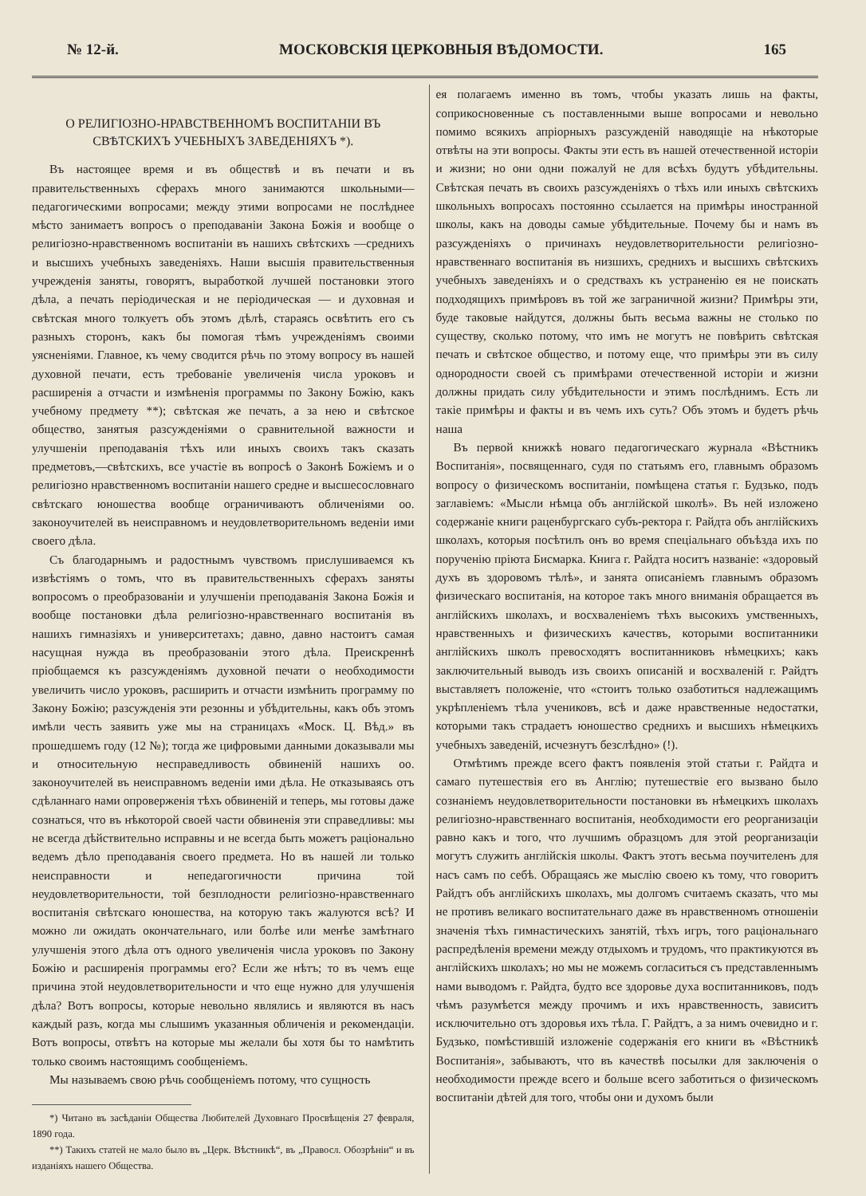№ 12-й. МОСКОВСКІЯ ЦЕРКОВНЫЯ ВѢДОМОСТИ. 165
О РЕЛИГІОЗНО-НРАВСТВЕННОМЪ ВОСПИТАНІИ ВЪ СВѢТСКИХЪ УЧЕБНЫХЪ ЗАВЕДЕНІЯХЪ *).
Въ настоящее время и въ обществѣ и въ печати и въ правительственныхъ сферахъ много занимаются школьными—педагогическими вопросами; между этими вопросами не послѣднее мѣсто занимаетъ вопросъ о преподаваніи Закона Божія и вообще о религіозно-нравственномъ воспитаніи въ нашихъ свѣтскихъ —среднихъ и высшихъ учебныхъ заведеніяхъ. Наши высшія правительственныя учрежденія заняты, говорятъ, выработкой лучшей постановки этого дѣла, а печать періодическая и не періодическая — и духовная и свѣтская много толкуетъ объ этомъ дѣлѣ, стараясь освѣтить его съ разныхъ сторонъ, какъ бы помогая тѣмъ учрежденіямъ своими уясненіями. Главное, къ чему сводится рѣчь по этому вопросу въ нашей духовной печати, есть требованіе увеличенія числа уроковъ и расширенія а отчасти и измѣненія программы по Закону Божію, какъ учебному предмету **); свѣтская же печать, а за нею и свѣтское общество, занятыя разсужденіями о сравнительной важности и улучшеніи преподаванія тѣхъ или иныхъ своихъ такъ сказать предметовъ,—свѣтскихъ, все участіе въ вопросѣ о Законѣ Божіемъ и о религіозно нравственномъ воспитаніи нашего средне и высшесословнаго свѣтскаго юношества вообще ограничиваютъ обличеніями оо. законоучителей въ неисправномъ и неудовлетворительномъ веденіи ими своего дѣла.
Съ благодарнымъ и радостнымъ чувствомъ прислушиваемся къ извѣстіямъ о томъ, что въ правительственныхъ сферахъ заняты вопросомъ о преобразованіи и улучшеніи преподаванія Закона Божія и вообще постановки дѣла религіозно-нравственнаго воспитанія въ нашихъ гимназіяхъ и университетахъ; давно, давно настоитъ самая насущная нужда въ преобразованіи этого дѣла. Преискреннѣ пріобщаемся къ разсужденіямъ духовной печати о необходимости увеличить число уроковъ, расширить и отчасти измѣнить программу по Закону Божію; разсужденія эти резонны и убѣдительны, какъ объ этомъ имѣли честь заявить уже мы на страницахъ «Моск. Ц. Вѣд.» въ прошедшемъ году (12 №); тогда же цифровыми данными доказывали мы и относительную несправедливость обвиненій нашихъ оо. законоучителей въ неисправномъ веденіи ими дѣла. Не отказываясь отъ сдѣланнаго нами опроверженія тѣхъ обвиненій и теперь, мы готовы даже сознаться, что въ нѣкоторой своей части обвиненія эти справедливы: мы не всегда дѣйствительно исправны и не всегда быть можетъ раціонально ведемъ дѣло преподаванія своего предмета. Но въ нашей ли только неисправности и непедагогичности причина той неудовлетворительности, той безплодности религіозно-нравственнаго воспитанія свѣтскаго юношества, на которую такъ жалуются всѣ? И можно ли ожидать окончательнаго, или болѣе или менѣе замѣтнаго улучшенія этого дѣла отъ одного увеличенія числа уроковъ по Закону Божію и расширенія программы его? Если же нѣтъ; то въ чемъ еще причина этой неудовлетворительности и что еще нужно для улучшенія дѣла? Вотъ вопросы, которые невольно являлись и являются въ насъ каждый разъ, когда мы слышимъ указанныя обличенія и рекомендаціи. Вотъ вопросы, отвѣтъ на которые мы желали бы хотя бы то намѣтить только своимъ настоящимъ сообщеніемъ.
Мы называемъ свою рѣчь сообщеніемъ потому, что сущность
*) Читано въ засѣданіи Общества Любителей Духовнаго Просвѣщенія 27 февраля, 1890 года.
**) Такихъ статей не мало было въ „Церк. Вѣстникѣ“, въ „Правосл. Обозрѣніи“ и въ изданіяхъ нашего Общества.
ея полагаемъ именно въ томъ, чтобы указать лишь на факты, соприкосновенные съ поставленными выше вопросами и невольно помимо всякихъ апріорныхъ разсужденій наводящіе на нѣкоторые отвѣты на эти вопросы. Факты эти есть въ нашей отечественной исторіи и жизни; но они одни пожалуй не для всѣхъ будутъ убѣдительны. Свѣтская печать въ своихъ разсужденіяхъ о тѣхъ или иныхъ свѣтскихъ школьныхъ вопросахъ постоянно ссылается на примѣры иностранной школы, какъ на доводы самые убѣдительные. Почему бы и намъ въ разсужденіяхъ о причинахъ неудовлетворительности религіозно-нравственнаго воспитанія въ низшихъ, среднихъ и высшихъ свѣтскихъ учебныхъ заведеніяхъ и о средствахъ къ устраненію ея не поискать подходящихъ примѣровъ въ той же заграничной жизни? Примѣры эти, буде таковые найдутся, должны быть весьма важны не столько по существу, сколько потому, что имъ не могутъ не повѣрить свѣтская печать и свѣтское общество, и потому еще, что примѣры эти въ силу однородности своей съ примѣрами отечественной исторіи и жизни должны придать силу убѣдительности и этимъ послѣднимъ. Есть ли такіе примѣры и факты и въ чемъ ихъ суть? Объ этомъ и будетъ рѣчь наша
Въ первой книжкѣ новаго педагогическаго журнала «Вѣстникъ Воспитанія», посвященнаго, судя по статьямъ его, главнымъ образомъ вопросу о физическомъ воспитаніи, помѣщена статья г. Будзько, подъ заглавіемъ: «Мысли нѣмца объ англійской школѣ». Въ ней изложено содержаніе книги раценбургскаго субъ-ректора г. Райдта объ англійскихъ школахъ, которыя посѣтилъ онъ во время спеціальнаго объѣзда ихъ по порученію пріюта Бисмарка. Книга г. Райдта носитъ названіе: «здоровый духъ въ здоровомъ тѣлѣ», и занята описаніемъ главнымъ образомъ физическаго воспитанія, на которое такъ много вниманія обращается въ англійскихъ школахъ, и восхваленіемъ тѣхъ высокихъ умственныхъ, нравственныхъ и физическихъ качествъ, которыми воспитанники англійскихъ школъ превосходятъ воспитанниковъ нѣмецкихъ; какъ заключительный выводъ изъ своихъ описаній и восхваленій г. Райдтъ выставляетъ положеніе, что «стоитъ только озаботиться надлежащимъ укрѣпленіемъ тѣла учениковъ, всѣ и даже нравственные недостатки, которыми такъ страдаетъ юношество среднихъ и высшихъ нѣмецкихъ учебныхъ заведеній, исчезнутъ безслѣдно» (!).
Отмѣтимъ прежде всего фактъ появленія этой статьи г. Райдта и самаго путешествія его въ Англію; путешествіе его вызвано было сознаніемъ неудовлетворительности постановки въ нѣмецкихъ школахъ религіозно-нравственнаго воспитанія, необходимости его реорганизаціи равно какъ и того, что лучшимъ образцомъ для этой реорганизаціи могутъ служить англійскія школы. Фактъ этотъ весьма поучителенъ для насъ самъ по себѣ. Обращаясь же мыслію своею къ тому, что говоритъ Райдтъ объ англійскихъ школахъ, мы долгомъ считаемъ сказать, что мы не противъ великаго воспитательнаго даже въ нравственномъ отношеніи значенія тѣхъ гимнастическихъ занятій, тѣхъ игръ, того раціональнаго распредѣленія времени между отдыхомъ и трудомъ, что практикуются въ англійскихъ школахъ; но мы не можемъ согласиться съ представленнымъ нами выводомъ г. Райдта, будто все здоровье духа воспитанниковъ, подъ чѣмъ разумѣется между прочимъ и ихъ нравственность, зависитъ исключительно отъ здоровья ихъ тѣла. Г. Райдтъ, а за нимъ очевидно и г. Будзько, помѣстившій изложеніе содержанія его книги въ «Вѣстникѣ Воспитанія», забываютъ, что въ качествѣ посылки для заключенія о необходимости прежде всего и больше всего заботиться о физическомъ воспитаніи дѣтей для того, чтобы они и духомъ были